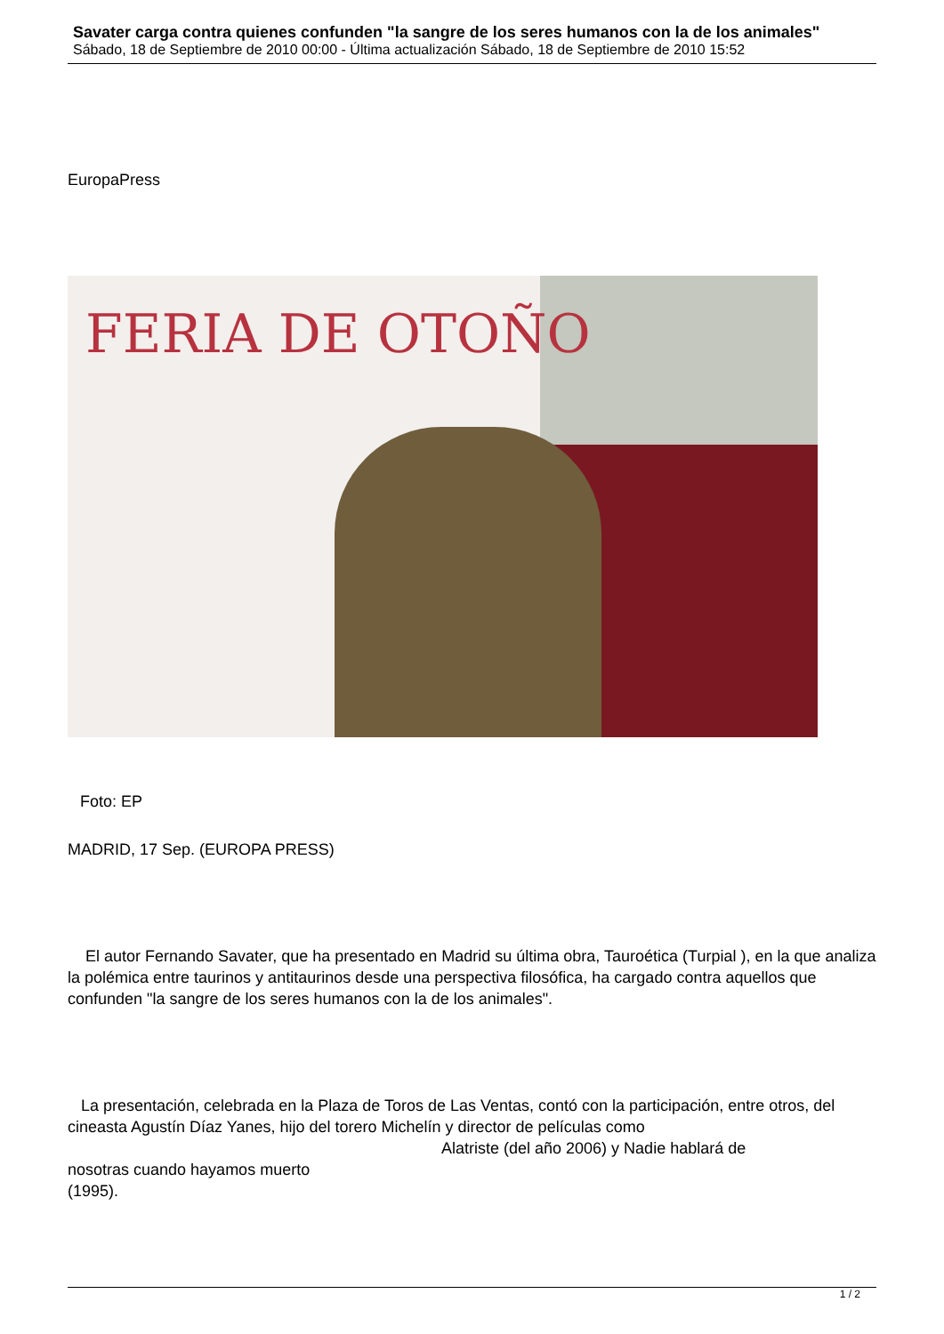Savater carga contra quienes confunden "la sangre de los seres humanos con la de los animales"
Sábado, 18 de Septiembre de 2010 00:00 - Última actualización Sábado, 18 de Septiembre de 2010 15:52
EuropaPress
FERIA DE OTOÑO
Foto: EP
MADRID, 17 Sep. (EUROPA PRESS)
El autor Fernando Savater, que ha presentado en Madrid su última obra, Tauroética (Turpial ), en la que analiza la polémica entre taurinos y antitaurinos desde una perspectiva filosófica, ha cargado contra aquellos que confunden "la sangre de los seres humanos con la de los animales".
La presentación, celebrada en la Plaza de Toros de Las Ventas, contó con la participación, entre otros, del cineasta Agustín Díaz Yanes, hijo del torero Michelín y director de películas como Alatriste (del año 2006) y Nadie hablará de
nosotras cuando hayamos muerto
(1995).
1 / 2